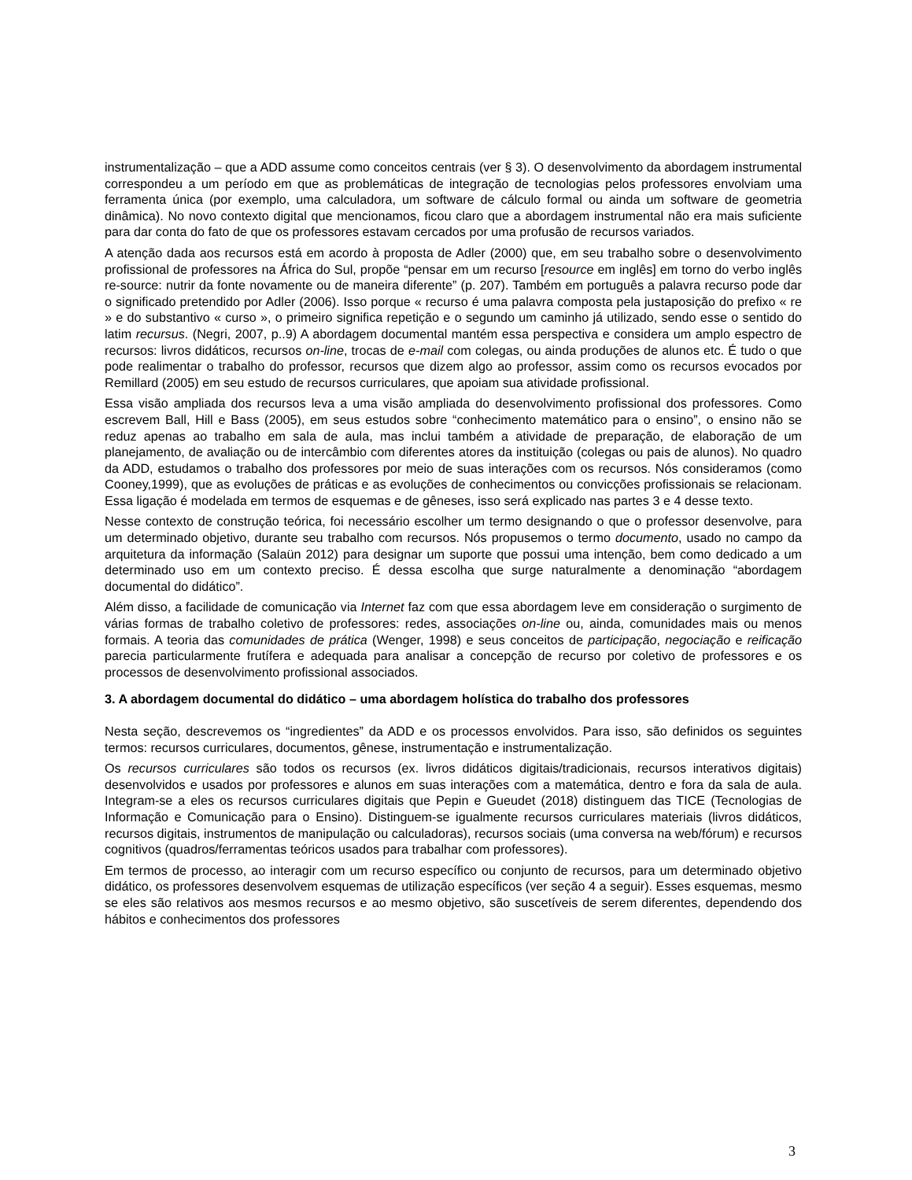instrumentalização – que a ADD assume como conceitos centrais (ver § 3). O desenvolvimento da abordagem instrumental correspondeu a um período em que as problemáticas de integração de tecnologias pelos professores envolviam uma ferramenta única (por exemplo, uma calculadora, um software de cálculo formal ou ainda um software de geometria dinâmica). No novo contexto digital que mencionamos, ficou claro que a abordagem instrumental não era mais suficiente para dar conta do fato de que os professores estavam cercados por uma profusão de recursos variados.
A atenção dada aos recursos está em acordo à proposta de Adler (2000) que, em seu trabalho sobre o desenvolvimento profissional de professores na África do Sul, propõe “pensar em um recurso [resource em inglês] em torno do verbo inglês re-source: nutrir da fonte novamente ou de maneira diferente” (p. 207). Também em português a palavra recurso pode dar o significado pretendido por Adler (2006). Isso porque « recurso é uma palavra composta pela justaposição do prefixo « re » e do substantivo « curso », o primeiro significa repetição e o segundo um caminho já utilizado, sendo esse o sentido do latim recursus. (Negri, 2007, p..9) A abordagem documental mantém essa perspectiva e considera um amplo espectro de recursos: livros didáticos, recursos on-line, trocas de e-mail com colegas, ou ainda produções de alunos etc. É tudo o que pode realimentar o trabalho do professor, recursos que dizem algo ao professor, assim como os recursos evocados por Remillard (2005) em seu estudo de recursos curriculares, que apoiam sua atividade profissional.
Essa visão ampliada dos recursos leva a uma visão ampliada do desenvolvimento profissional dos professores. Como escrevem Ball, Hill e Bass (2005), em seus estudos sobre “conhecimento matemático para o ensino”, o ensino não se reduz apenas ao trabalho em sala de aula, mas inclui também a atividade de preparação, de elaboração de um planejamento, de avaliação ou de intercâmbio com diferentes atores da instituição (colegas ou pais de alunos). No quadro da ADD, estudamos o trabalho dos professores por meio de suas interações com os recursos. Nós consideramos (como Cooney,1999), que as evoluções de práticas e as evoluções de conhecimentos ou convicções profissionais se relacionam. Essa ligação é modelada em termos de esquemas e de gêneses, isso será explicado nas partes 3 e 4 desse texto.
Nesse contexto de construção teórica, foi necessário escolher um termo designando o que o professor desenvolve, para um determinado objetivo, durante seu trabalho com recursos. Nós propusemos o termo documento, usado no campo da arquitetura da informação (Salaün 2012) para designar um suporte que possui uma intenção, bem como dedicado a um determinado uso em um contexto preciso. É dessa escolha que surge naturalmente a denominação “abordagem documental do didático”.
Além disso, a facilidade de comunicação via Internet faz com que essa abordagem leve em consideração o surgimento de várias formas de trabalho coletivo de professores: redes, associações on-line ou, ainda, comunidades mais ou menos formais. A teoria das comunidades de prática (Wenger, 1998) e seus conceitos de participação, negociação e reificação parecia particularmente frutífera e adequada para analisar a concepção de recurso por coletivo de professores e os processos de desenvolvimento profissional associados.
3. A abordagem documental do didático – uma abordagem holística do trabalho dos professores
Nesta seção, descrevemos os “ingredientes” da ADD e os processos envolvidos. Para isso, são definidos os seguintes termos: recursos curriculares, documentos, gênese, instrumentação e instrumentalização.
Os recursos curriculares são todos os recursos (ex. livros didáticos digitais/tradicionais, recursos interativos digitais) desenvolvidos e usados por professores e alunos em suas interações com a matemática, dentro e fora da sala de aula. Integram-se a eles os recursos curriculares digitais que Pepin e Gueudet (2018) distinguem das TICE (Tecnologias de Informação e Comunicação para o Ensino). Distinguem-se igualmente recursos curriculares materiais (livros didáticos, recursos digitais, instrumentos de manipulação ou calculadoras), recursos sociais (uma conversa na web/fórum) e recursos cognitivos (quadros/ferramentas teóricos usados para trabalhar com professores).
Em termos de processo, ao interagir com um recurso específico ou conjunto de recursos, para um determinado objetivo didático, os professores desenvolvem esquemas de utilização específicos (ver seção 4 a seguir). Esses esquemas, mesmo se eles são relativos aos mesmos recursos e ao mesmo objetivo, são suscetíveis de serem diferentes, dependendo dos hábitos e conhecimentos dos professores
3